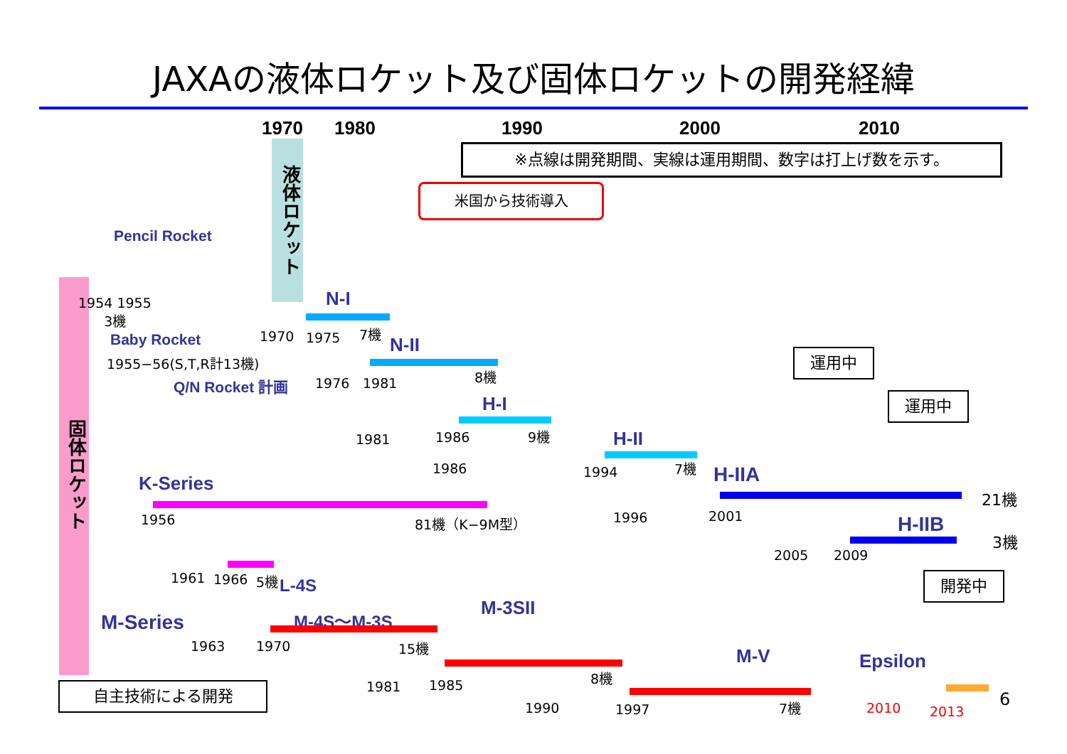JAXAの液体ロケット及び固体ロケットの開発経緯
1970 1980 1990 2000 2010
※点線は開発期間、実線は運用期間、数字は打上げ数を示す。
液体ロケット
固体ロケット
米国から技術導入
Pencil Rocket
1954 1955
3機
Baby Rocket
1955−56(S,T,R計13機)
Q/N Rocket 計画
N-I
1970 1975 7機
N-II
1976 1981
8機
H-I
1981 1986 9機 H-II
1986 1994 7機 H-IIA
21機
1996 2001
運用中
運用中
H-IIB
3機
2005 2009
K-Series
1956 81機（K−9M型）
1961 1966 5機 L-4S
M-Series M-4S〜M-3S
1963 1970 15機
M-3SII
1981 1985
8機
M-V
1990 1997 7機
開発中
Epsilon
2010 2013
6
自主技術による開発